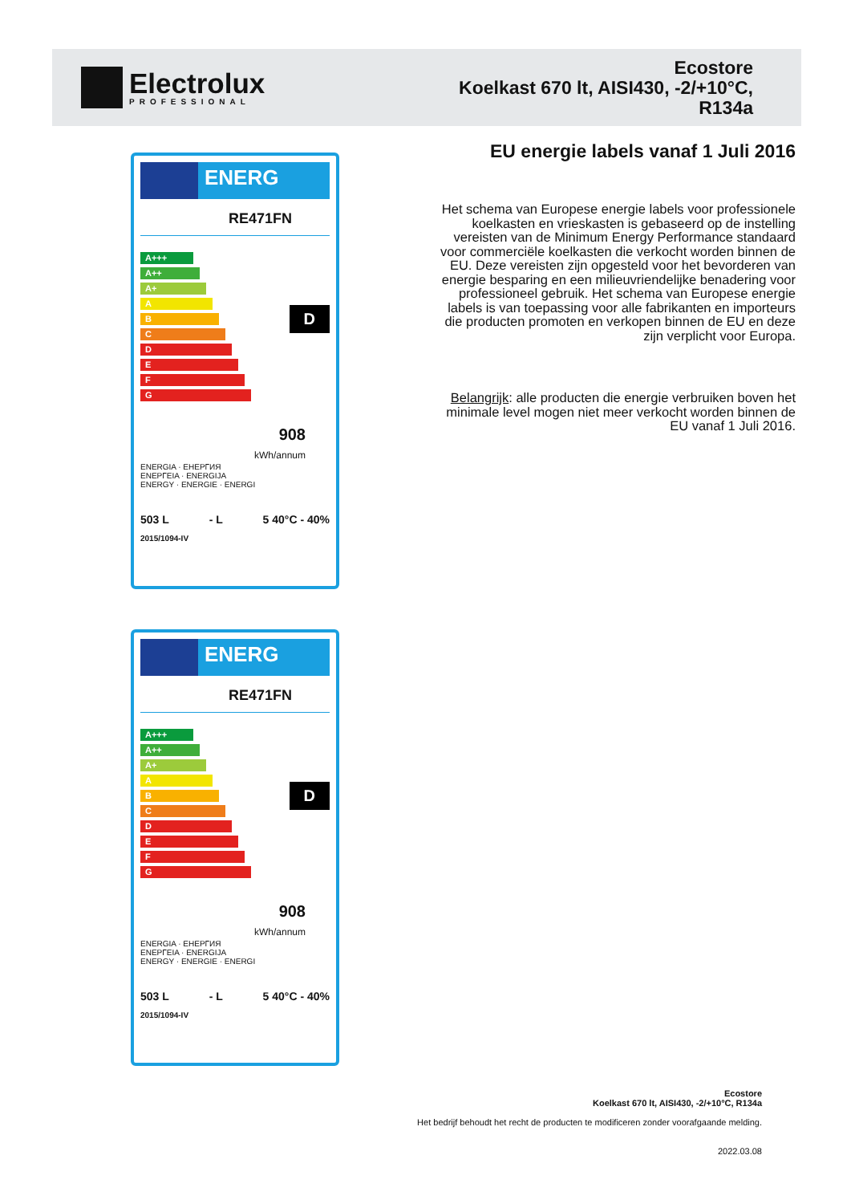Electrolux
PROFESSIONAL
Ecostore
Koelkast 670 lt, AISI430, -2/+10°C,
R134a
ENERG
RE471FN
A+++
A++
A+
A
B
C
D
E
F
G
D
908
kWh/annum
ENERGIA · ЕНЕРГИЯ
ΕΝΕΡΓΕΙΑ · ENERGIJA
ENERGY · ENERGIE · ENERGI
503 L - L 5 40°C - 40%
2015/1094-IV
ENERG
RE471FN
A+++
A++
A+
A
B
C
D
E
F
G
D
908
kWh/annum
ENERGIA · ЕНЕРГИЯ
ΕΝΕΡΓΕΙΑ · ENERGIJA
ENERGY · ENERGIE · ENERGI
503 L - L 5 40°C - 40%
2015/1094-IV
EU energie labels vanaf 1 Juli 2016
Het schema van Europese energie labels voor professionele koelkasten en vrieskasten is gebaseerd op de instelling vereisten van de Minimum Energy Performance standaard voor commerciële koelkasten die verkocht worden binnen de EU. Deze vereisten zijn opgesteld voor het bevorderen van energie besparing en een milieuvriendelijke benadering voor professioneel gebruik. Het schema van Europese energie labels is van toepassing voor alle fabrikanten en importeurs die producten promoten en verkopen binnen de EU en deze zijn verplicht voor Europa.
Belangrijk: alle producten die energie verbruiken boven het minimale level mogen niet meer verkocht worden binnen de EU vanaf 1 Juli 2016.
Ecostore
Koelkast 670 lt, AISI430, -2/+10°C, R134a
Het bedrijf behoudt het recht de producten te modificeren zonder voorafgaande melding.
2022.03.08